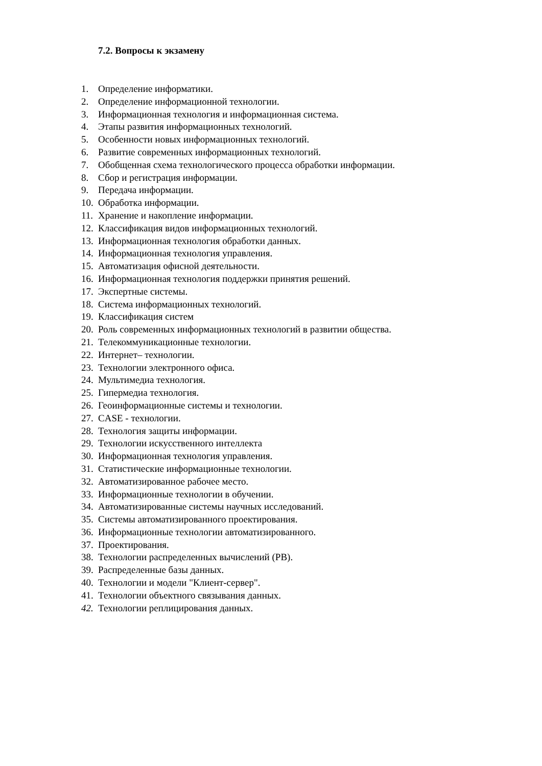7.2. Вопросы к экзамену
1. Определение информатики.
2. Определение информационной технологии.
3. Информационная технология и информационная система.
4. Этапы развития информационных технологий.
5. Особенности новых информационных технологий.
6. Развитие современных информационных технологий.
7. Обобщенная схема технологического процесса обработки информации.
8. Сбор и регистрация информации.
9. Передача информации.
10. Обработка информации.
11. Хранение и накопление информации.
12. Классификация видов информационных технологий.
13. Информационная технология обработки данных.
14. Информационная технология управления.
15. Автоматизация офисной деятельности.
16. Информационная технология поддержки принятия решений.
17. Экспертные системы.
18. Система информационных технологий.
19. Классификация систем
20. Роль современных информационных технологий в развитии общества.
21. Телекоммуникационные технологии.
22. Интернет– технологии.
23. Технологии электронного офиса.
24. Мультимедиа технология.
25. Гипермедиа технология.
26. Геоинформационные системы и технологии.
27. CASE - технологии.
28. Технология защиты информации.
29. Технологии искусственного интеллекта
30. Информационная технология управления.
31. Статистические информационные технологии.
32. Автоматизированное рабочее место.
33. Информационные технологии в обучении.
34. Автоматизированные системы научных исследований.
35. Системы автоматизированного проектирования.
36. Информационные технологии автоматизированного.
37. Проектирования.
38. Технологии распределенных вычислений (РВ).
39. Распределенные базы данных.
40. Технологии и модели "Клиент-сервер".
41. Технологии объектного связывания данных.
42. Технологии реплицирования данных.